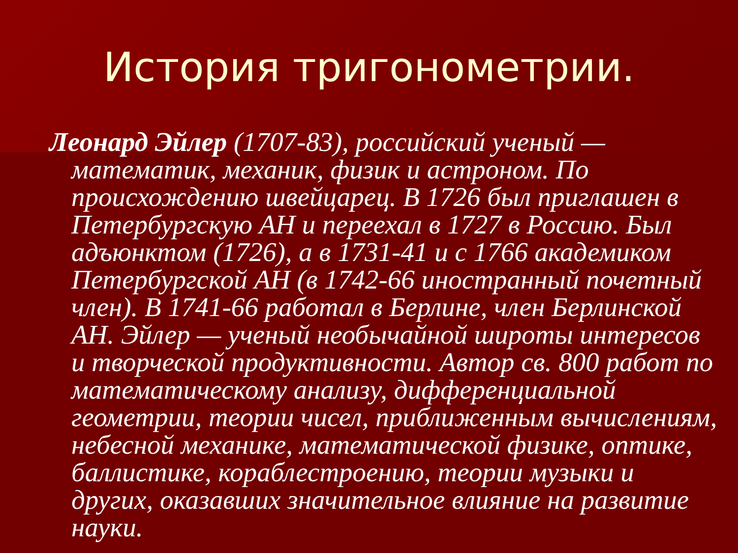История тригонометрии.
Леонард Эйлер (1707-83), российский ученый — математик, механик, физик и астроном. По происхождению швейцарец. В 1726 был приглашен в Петербургскую АН и переехал в 1727 в Россию. Был адъюнктом (1726), а в 1731-41 и с 1766 академиком Петербургской АН (в 1742-66 иностранный почетный член). В 1741-66 работал в Берлине, член Берлинской АН. Эйлер — ученый необычайной широты интересов и творческой продуктивности. Автор св. 800 работ по математическому анализу, дифференциальной геометрии, теории чисел, приближенным вычислениям, небесной механике, математической физике, оптике, баллистике, кораблестроению, теории музыки и других, оказавших значительное влияние на развитие науки.